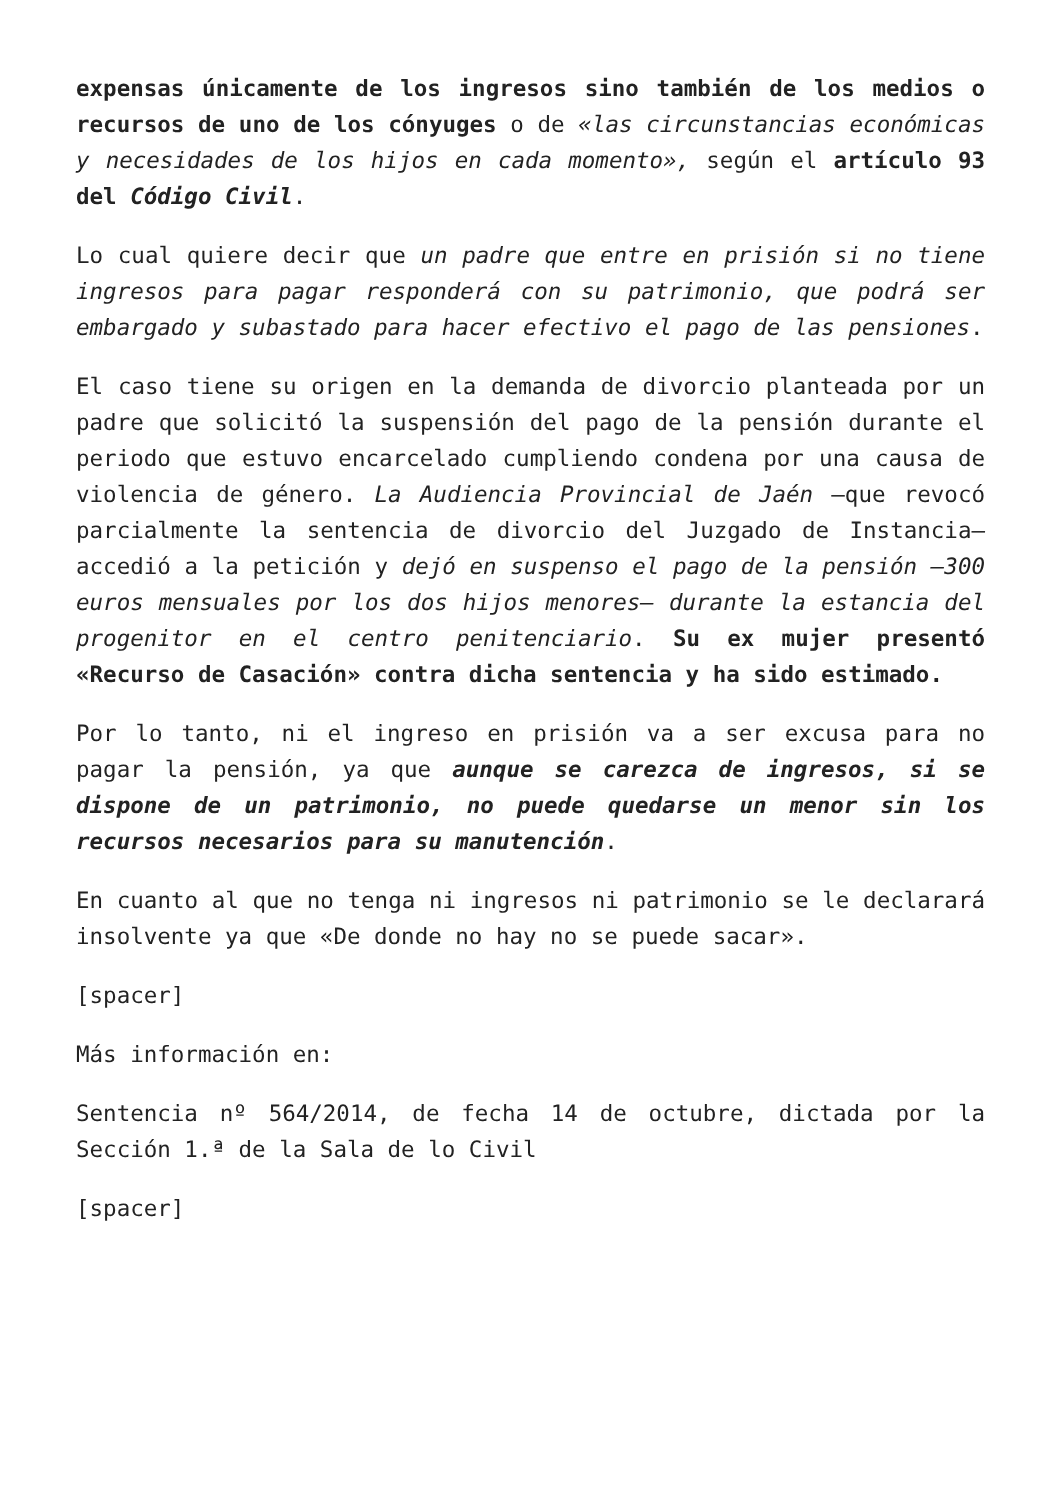expensas únicamente de los ingresos sino también de los medios o recursos de uno de los cónyuges o de «las circunstancias económicas y necesidades de los hijos en cada momento», según el artículo 93 del Código Civil.
Lo cual quiere decir que un padre que entre en prisión si no tiene ingresos para pagar responderá con su patrimonio, que podrá ser embargado y subastado para hacer efectivo el pago de las pensiones.
El caso tiene su origen en la demanda de divorcio planteada por un padre que solicitó la suspensión del pago de la pensión durante el periodo que estuvo encarcelado cumpliendo condena por una causa de violencia de género. La Audiencia Provincial de Jaén —que revocó parcialmente la sentencia de divorcio del Juzgado de Instancia— accedió a la petición y dejó en suspenso el pago de la pensión —300 euros mensuales por los dos hijos menores— durante la estancia del progenitor en el centro penitenciario. Su ex mujer presentó «Recurso de Casación» contra dicha sentencia y ha sido estimado.
Por lo tanto, ni el ingreso en prisión va a ser excusa para no pagar la pensión, ya que aunque se carezca de ingresos, si se dispone de un patrimonio, no puede quedarse un menor sin los recursos necesarios para su manutención.
En cuanto al que no tenga ni ingresos ni patrimonio se le declarará insolvente ya que «De donde no hay no se puede sacar».
[spacer]
Más información en:
Sentencia nº 564/2014, de fecha 14 de octubre, dictada por la Sección 1.ª de la Sala de lo Civil
[spacer]